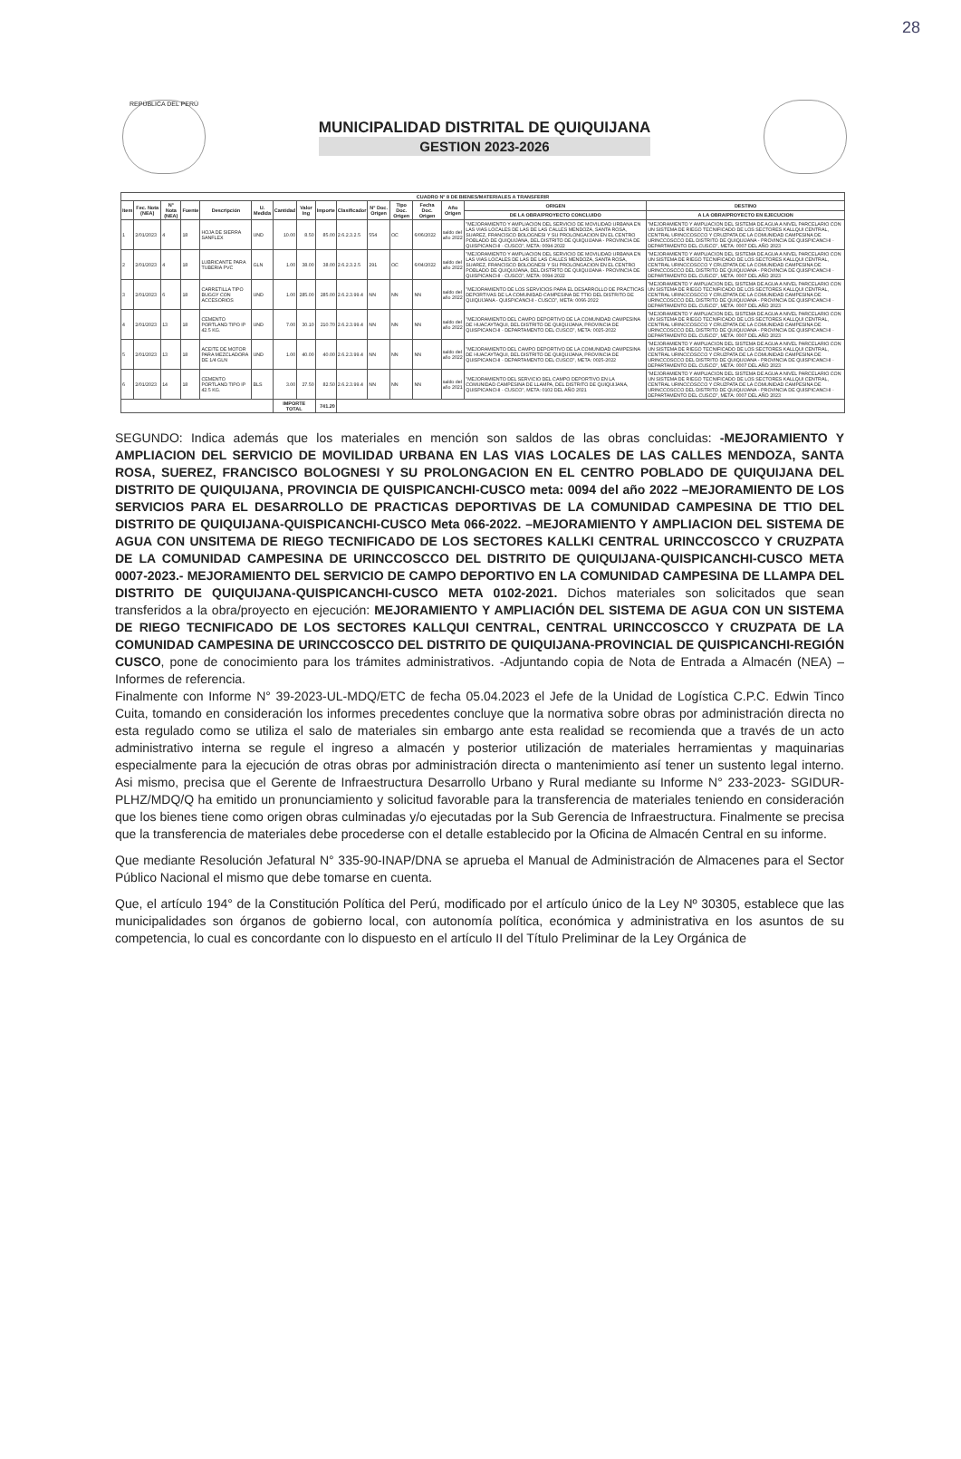28
REPÚBLICA DEL PERÚ
MUNICIPALIDAD DISTRITAL DE QUIQUIJANA
GESTION 2023-2026
| CUADRO N° 8 DE BIENES/MATERIALES A TRANSFERIR | | | | | | | | | | | | | | | |
| --- | --- | --- | --- | --- | --- | --- | --- | --- | --- | --- | --- | --- | --- | --- | --- |
| Item | Fec. Nota (NEA) | N° Nota (NEA) | Fuente | Descripción | U. Medida | Cantidad | Valor Ing | Importe | Clasificador | N° Doc. Origen | Tipo Doc. Origen | Fecha Doc. Origen | Año Origen | ORIGEN | DESTINO |
| | | | | | | | | | | | | | | DE LA OBRA/PROYECTO CONCLUIDO | A LA OBRA/PROYECTO EN EJECUCION |
| 1 | 2/01/2023 | 4 | 18 | HOJA DE SIERRA SANFLEX | UND | 10.00 | 8.50 | 85.00 | 2.6.2.3.2.5 | 554 | OC | 6/06/2022 | saldo del año 2022 | "MEJORAMIENTO Y AMPLIACION DEL SERVICIO DE MOVILIDAD URBANA EN LAS VIAS LOCALES DE LAS DE LAS CALLES MENDOZA, SANTA ROSA, SUAREZ, FRANCISCO BOLOGNESI Y SU PROLONGACION EN EL CENTRO POBLADO DE QUIQUIJANA, DEL DISTRITO DE QUIQUIJANA - PROVINCIA DE QUISPICANCHI - CUSCO", META: 0094-2022 | "MEJORAMIENTO Y AMPLIACION DEL SISTEMA DE AGUA A NIVEL PARCELARIO CON UN SISTEMA DE RIEGO TECNIFICADO DE LOS SECTORES KALLQUI CENTRAL, CENTRAL URINCCOSCCO Y CRUZPATA DE LA COMUNIDAD CAMPESINA DE URINCCOSCCO DEL DISTRITO DE QUIQUIJANA - PROVINCIA DE QUISPICANCHI - DEPARTAMENTO DEL CUSCO", META: 0007 DEL AÑO 2023 |
| 2 | 2/01/2023 | 4 | 18 | LUBRICANTE PARA TUBERIA PVC | GLN | 1.00 | 38.00 | 38.00 | 2.6.2.3.2.5 | 291 | OC | 6/04/2022 | saldo del año 2022 | "MEJORAMIENTO Y AMPLIACION DEL SERVICIO DE MOVILIDAD URBANA EN LAS VIAS LOCALES DE LAS DE LAS CALLES MENDOZA, SANTA ROSA, SUAREZ, FRANCISCO BOLOGNESI Y SU PROLONGACION EN EL CENTRO POBLADO DE QUIQUIJANA, DEL DISTRITO DE QUIQUIJANA - PROVINCIA DE QUISPICANCHI - CUSCO", META: 0094-2022 | "MEJORAMIENTO Y AMPLIACION DEL SISTEMA DE AGUA A NIVEL PARCELARIO CON UN SISTEMA DE RIEGO TECNIFICADO DE LOS SECTORES KALLQUI CENTRAL, CENTRAL URINCCOSCCO Y CRUZPATA DE LA COMUNIDAD CAMPESINA DE URINCCOSCCO DEL DISTRITO DE QUIQUIJANA - PROVINCIA DE QUISPICANCHI - DEPARTAMENTO DEL CUSCO", META: 0007 DEL AÑO 2023 |
| 3 | 2/01/2023 | 6 | 18 | CARRETILLA TIPO BUGGY CON ACCESORIOS | UND | 1.00 | 285.00 | 285.00 | 2.6.2.3.99.4 | NN | NN | NN | saldo del año 2022 | "MEJORAMIENTO DE LOS SERVICIOS PARA EL DESARROLLO DE PRACTICAS DEPORTIVAS DE LA COMUNIDAD CAMPESINA DE TTIO DEL DISTRITO DE QUIQUIJANA - QUISPICANCHI - CUSCO", META: 0066-2022 | "MEJORAMIENTO Y AMPLIACION DEL SISTEMA DE AGUA A NIVEL PARCELARIO CON UN SISTEMA DE RIEGO TECNIFICADO DE LOS SECTORES KALLQUI CENTRAL, CENTRAL URINCCOSCCO Y CRUZPATA DE LA COMUNIDAD CAMPESINA DE URINCCOSCCO DEL DISTRITO DE QUIQUIJANA - PROVINCIA DE QUISPICANCHI - DEPARTAMENTO DEL CUSCO", META: 0007 DEL AÑO 2023 |
| 4 | 2/01/2023 | 13 | 18 | CEMENTO PORTLAND TIPO IP 42.5 KG. | UND | 7.00 | 30.10 | 210.70 | 2.6.2.3.99.4 | NN | NN | NN | saldo del año 2022 | "MEJORAMIENTO DEL CAMPO DEPORTIVO DE LA COMUNIDAD CAMPESINA DE HUACAYTAQUI, DEL DISTRITO DE QUIQUIJANA, PROVINCIA DE QUISPICANCHI - DEPARTAMENTO DEL CUSCO", META: 0025-2022 | "MEJORAMIENTO Y AMPLIACION DEL SISTEMA DE AGUA A NIVEL PARCELARIO CON UN SISTEMA DE RIEGO TECNIFICADO DE LOS SECTORES KALLQUI CENTRAL, CENTRAL URINCCOSCCO Y CRUZPATA DE LA COMUNIDAD CAMPESINA DE URINCCOSCCO DEL DISTRITO DE QUIQUIJANA - PROVINCIA DE QUISPICANCHI - DEPARTAMENTO DEL CUSCO", META: 0007 DEL AÑO 2023 |
| 5 | 2/01/2023 | 13 | 18 | ACEITE DE MOTOR PARA MEZCLADORA DE 1/4 GLN | UND | 1.00 | 40.00 | 40.00 | 2.6.2.3.99.4 | NN | NN | NN | saldo del año 2022 | "MEJORAMIENTO DEL CAMPO DEPORTIVO DE LA COMUNIDAD CAMPESINA DE HUACAYTAQUI, DEL DISTRITO DE QUIQUIJANA, PROVINCIA DE QUISPICANCHI - DEPARTAMENTO DEL CUSCO", META: 0025-2022 | "MEJORAMIENTO Y AMPLIACION DEL SISTEMA DE AGUA A NIVEL PARCELARIO CON UN SISTEMA DE RIEGO TECNIFICADO DE LOS SECTORES KALLQUI CENTRAL, CENTRAL URINCCOSCCO Y CRUZPATA DE LA COMUNIDAD CAMPESINA DE URINCCOSCCO DEL DISTRITO DE QUIQUIJANA - PROVINCIA DE QUISPICANCHI - DEPARTAMENTO DEL CUSCO", META: 0007 DEL AÑO 2023 |
| 6 | 2/01/2023 | 14 | 18 | CEMENTO PORTLAND TIPO IP 42.5 KG. | BLS | 3.00 | 27.50 | 82.50 | 2.6.2.3.99.4 | NN | NN | NN | saldo del año 2021 | "MEJORAMIENTO DEL SERVICIO DEL CAMPO DEPORTIVO EN LA COMUNIDAD CAMPESINA DE LLAMPA, DEL DISTRITO DE QUIQUIJANA, QUISPICANCHI - CUSCO", META: 0102 DEL AÑO 2021 | "MEJORAMIENTO Y AMPLIACION DEL SISTEMA DE AGUA A NIVEL PARCELARIO CON UN SISTEMA DE RIEGO TECNIFICADO DE LOS SECTORES KALLQUI CENTRAL, CENTRAL URINCCOSCCO Y CRUZPATA DE LA COMUNIDAD CAMPESINA DE URINCCOSCCO DEL DISTRITO DE QUIQUIJANA - PROVINCIA DE QUISPICANCHI - DEPARTAMENTO DEL CUSCO", META: 0007 DEL AÑO 2023 |
| | | | | | | IMPORTE TOTAL | | 741.20 | | | | | | | |
SEGUNDO: Indica además que los materiales en mención son saldos de las obras concluidas: -MEJORAMIENTO Y AMPLIACION DEL SERVICIO DE MOVILIDAD URBANA EN LAS VIAS LOCALES DE LAS CALLES MENDOZA, SANTA ROSA, SUEREZ, FRANCISCO BOLOGNESI Y SU PROLONGACION EN EL CENTRO POBLADO DE QUIQUIJANA DEL DISTRITO DE QUIQUIJANA, PROVINCIA DE QUISPICANCHI-CUSCO meta: 0094 del año 2022 –MEJORAMIENTO DE LOS SERVICIOS PARA EL DESARROLLO DE PRACTICAS DEPORTIVAS DE LA COMUNIDAD CAMPESINA DE TTIO DEL DISTRITO DE QUIQUIJANA-QUISPICANCHI-CUSCO Meta 066-2022. –MEJORAMIENTO Y AMPLIACION DEL SISTEMA DE AGUA CON UNSITEMA DE RIEGO TECNIFICADO DE LOS SECTORES KALLKI CENTRAL URINCCOSCCO Y CRUZPATA DE LA COMUNIDAD CAMPESINA DE URINCCOSCCO DEL DISTRITO DE QUIQUIJANA-QUISPICANCHI-CUSCO META 0007-2023.- MEJORAMIENTO DEL SERVICIO DE CAMPO DEPORTIVO EN LA COMUNIDAD CAMPESINA DE LLAMPA DEL DISTRITO DE QUIQUIJANA-QUISPICANCHI-CUSCO META 0102-2021. Dichos materiales son solicitados que sean transferidos a la obra/proyecto en ejecución: MEJORAMIENTO Y AMPLIACIÓN DEL SISTEMA DE AGUA CON UN SISTEMA DE RIEGO TECNIFICADO DE LOS SECTORES KALLQUI CENTRAL, CENTRAL URINCCOSCCO Y CRUZPATA DE LA COMUNIDAD CAMPESINA DE URINCCOSCCO DEL DISTRITO DE QUIQUIJANA-PROVINCIAL DE QUISPICANCHI-REGIÓN CUSCO, pone de conocimiento para los trámites administrativos. -Adjuntando copia de Nota de Entrada a Almacén (NEA) –Informes de referencia.
Finalmente con Informe N° 39-2023-UL-MDQ/ETC de fecha 05.04.2023 el Jefe de la Unidad de Logística C.P.C. Edwin Tinco Cuita, tomando en consideración los informes precedentes concluye que la normativa sobre obras por administración directa no esta regulado como se utiliza el salo de materiales sin embargo ante esta realidad se recomienda que a través de un acto administrativo interna se regule el ingreso a almacén y posterior utilización de materiales herramientas y maquinarias especialmente para la ejecución de otras obras por administración directa o mantenimiento así tener un sustento legal interno. Asi mismo, precisa que el Gerente de Infraestructura Desarrollo Urbano y Rural mediante su Informe N° 233-2023- SGIDUR-PLHZ/MDQ/Q ha emitido un pronunciamiento y solicitud favorable para la transferencia de materiales teniendo en consideración que los bienes tiene como origen obras culminadas y/o ejecutadas por la Sub Gerencia de Infraestructura. Finalmente se precisa que la transferencia de materiales debe procederse con el detalle establecido por la Oficina de Almacén Central en su informe.
Que mediante Resolución Jefatural N° 335-90-INAP/DNA se aprueba el Manual de Administración de Almacenes para el Sector Público Nacional el mismo que debe tomarse en cuenta.
Que, el artículo 194° de la Constitución Política del Perú, modificado por el artículo único de la Ley Nº 30305, establece que las municipalidades son órganos de gobierno local, con autonomía política, económica y administrativa en los asuntos de su competencia, lo cual es concordante con lo dispuesto en el artículo II del Título Preliminar de la Ley Orgánica de